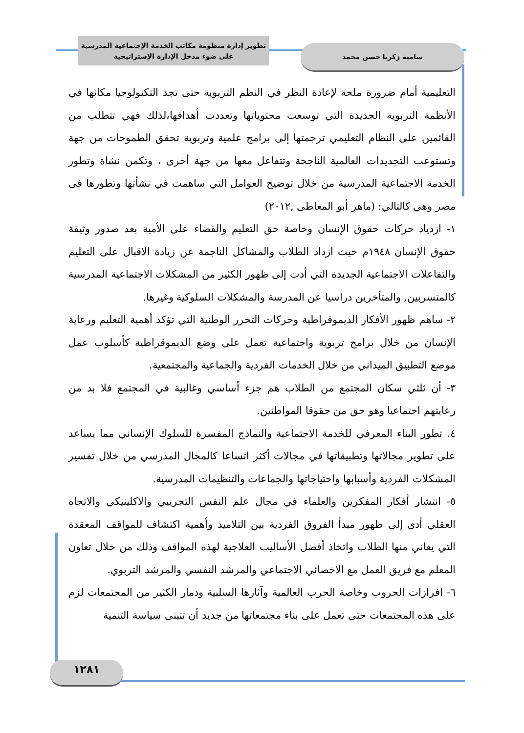تطوير إدارة منظومة مكاتب الخدمة الإجتماعية المدرسية
على ضوء مدخل الإدارة الإستراتيجية
سامية زكريا حسن محمد
التعليمية أمام ضرورة ملحة لإعادة النظر في النظم التربوية حتى تجد التكنولوجيا مكانها في الأنظمة التربوية الجديدة التي توسعت محتوياتها وتعددت أهدافها،لذلك فهي تتطلب من القائمين على النظام التعليمي ترجمتها إلى برامج علمية وتربوية تحقق الطموحات من جهة وتستوعب التجديدات العالمية الناجحة وتتفاعل معها من جهة أخرى ، وتكمن نشاة وتطور الخدمة الاجتماعية المدرسية من خلال توضيح العوامل التي ساهمت في نشأتها وتطورها فى مصر وهي كالتالي: (ماهر أبو المعاطى ,٢٠١٢)
١- ازدياد حركات حقوق الإنسان وخاصة حق التعليم والقضاء على الأمية بعد صدور وثيقة حقوق الإنسان ١٩٤٨م حيث ازداد الطلاب والمشاكل الناجمة عن زيادة الاقبال على التعليم والتفاعلات الاجتماعية الجديدة التي أدت إلى ظهور الكثير من المشكلات الاجتماعية المدرسية كالمتسربين, والمتأخرين دراسيا عن المدرسة والمشكلات السلوكية وغيرها.
٢- ساهم ظهور الأفكار الديموقراطية وحركات التحرر الوطنية التي تؤكد أهمية التعليم ورعاية الإنسان من خلال برامج تربوية واجتماعية تعمل على وضع الديموقراطية كأسلوب عمل موضع التطبيق الميداني من خلال الخدمات الفردية والجماعية والمجتمعية.
٣- أن ثلثي سكان المجتمع من الطلاب هم جزء أساسي وغالبية في المجتمع فلا بد من رعايتهم اجتماعيا وهو حق من حقوقا المواطنين.
٤. تطور البناء المعرفي للخدمة الاجتماعية والنماذج المفسرة للسلوك الإنساني مما يساعد على تطوير مجالاتها وتطبيقاتها في مجالات أكثر اتساعا كالمجال المدرسي من خلال تفسير المشكلات الفردية وأسبابها واحتياجاتها والجماعات والتنظيمات المدرسية.
٥- انتشار أفكار المفكرين والعلماء في مجال علم النفس التجريبي والاكلينيكي والاتجاه العقلي أدى إلى ظهور مبدأ الفروق الفردية بين التلاميذ وأهمية اكتشاف للمواقف المعقدة التي يعاني منها الطلاب واتخاذ أفضل الأساليب العلاجية لهذه المواقف وذلك من خلال تعاون المعلم مع فريق العمل مع الاخصائي الاجتماعي والمرشد النفسي والمرشد التربوي.
٦- افرازات الحروب وخاصة الحرب العالمية وآثارها السلبية ودمار الكثير من المجتمعات لزم على هذه المجتمعات حتى تعمل على بناء مجتمعاتها من جديد أن تتبنى سياسة التنمية
١٢٨١